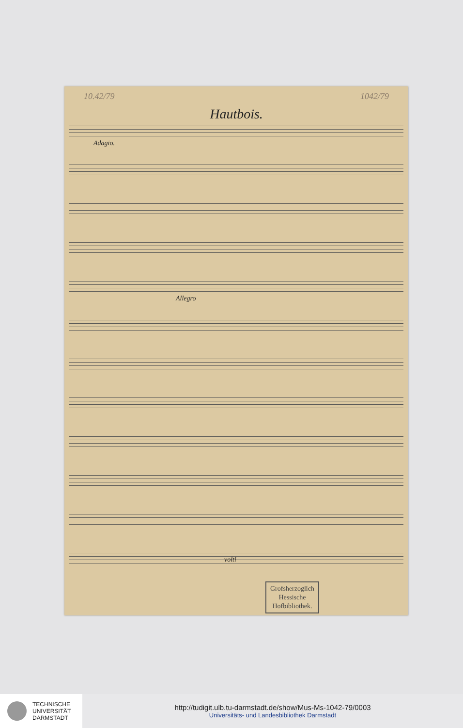10.42/79 1042/79
Hautbois.
Adagio.
Allegro
volti
Grofsherzoglich
Hessische
Hofbibliothek.
TECHNISCHE
UNIVERSITÄT
DARMSTADT
http://tudigit.ulb.tu-darmstadt.de/show/Mus-Ms-1042-79/0003
Universitäts- und Landesbibliothek Darmstadt